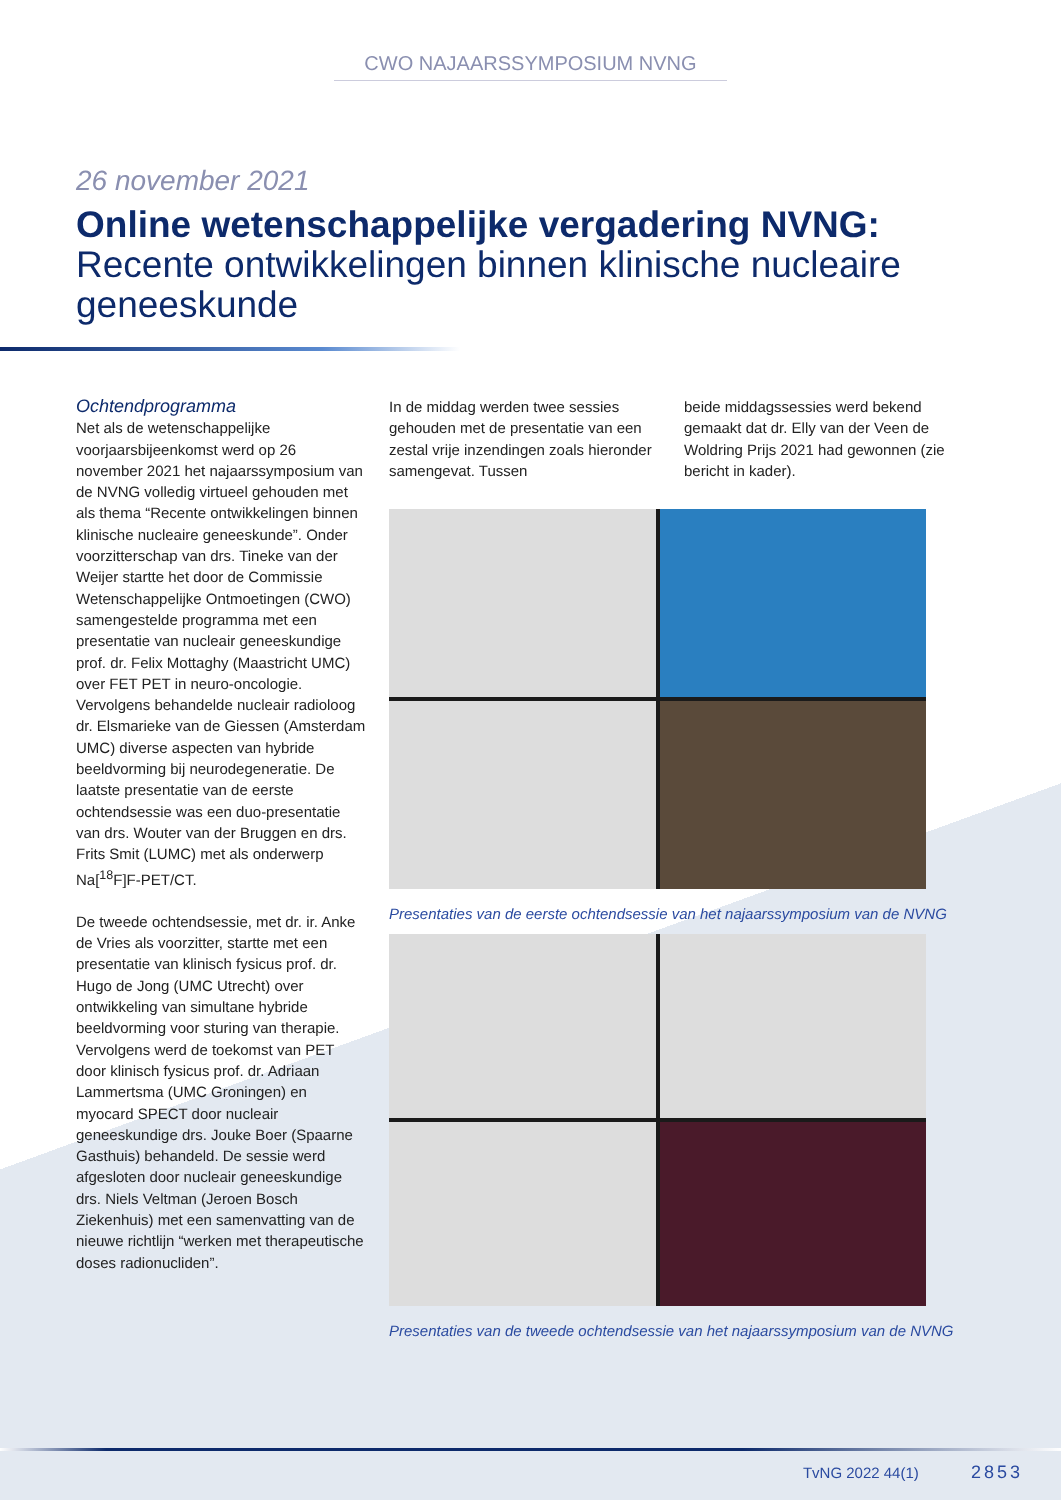CWO NAJAARSSYMPOSIUM NVNG
26 november 2021
Online wetenschappelijke vergadering NVNG:
Recente ontwikkelingen binnen klinische nucleaire geneeskunde
Ochtendprogramma
Net als de wetenschappelijke voorjaarsbijeenkomst werd op 26 november 2021 het najaarssymposium van de NVNG volledig virtueel gehouden met als thema “Recente ontwikkelingen binnen klinische nucleaire geneeskunde”. Onder voorzitterschap van drs. Tineke van der Weijer startte het door de Commissie Wetenschappelijke Ontmoetingen (CWO) samengestelde programma met een presentatie van nucleair geneeskundige prof. dr. Felix Mottaghy (Maastricht UMC) over FET PET in neuro-oncologie. Vervolgens behandelde nucleair radioloog dr. Elsmarieke van de Giessen (Amsterdam UMC) diverse aspecten van hybride beeldvorming bij neurodegeneratie. De laatste presentatie van de eerste ochtendsessie was een duo-presentatie van drs. Wouter van der Bruggen en drs. Frits Smit (LUMC) met als onderwerp Na[<sup>18</sup>F]F-PET/CT.
De tweede ochtendsessie, met dr. ir. Anke de Vries als voorzitter, startte met een presentatie van klinisch fysicus prof. dr. Hugo de Jong (UMC Utrecht) over ontwikkeling van simultane hybride beeldvorming voor sturing van therapie. Vervolgens werd de toekomst van PET door klinisch fysicus prof. dr. Adriaan Lammertsma (UMC Groningen) en myocard SPECT door nucleair geneeskundige drs. Jouke Boer (Spaarne Gasthuis) behandeld. De sessie werd afgesloten door nucleair geneeskundige drs. Niels Veltman (Jeroen Bosch Ziekenhuis) met een samenvatting van de nieuwe richtlijn “werken met therapeutische doses radionucliden”.
In de middag werden twee sessies gehouden met de presentatie van een zestal vrije inzendingen zoals hieronder samengevat. Tussen
beide middagssessies werd bekend gemaakt dat dr. Elly van der Veen de Woldring Prijs 2021 had gewonnen (zie bericht in kader).
Presentaties van de eerste ochtendsessie van het najaarssymposium van de NVNG
Presentaties van de tweede ochtendsessie van het najaarssymposium van de NVNG
TvNG 2022 44(1) 2853